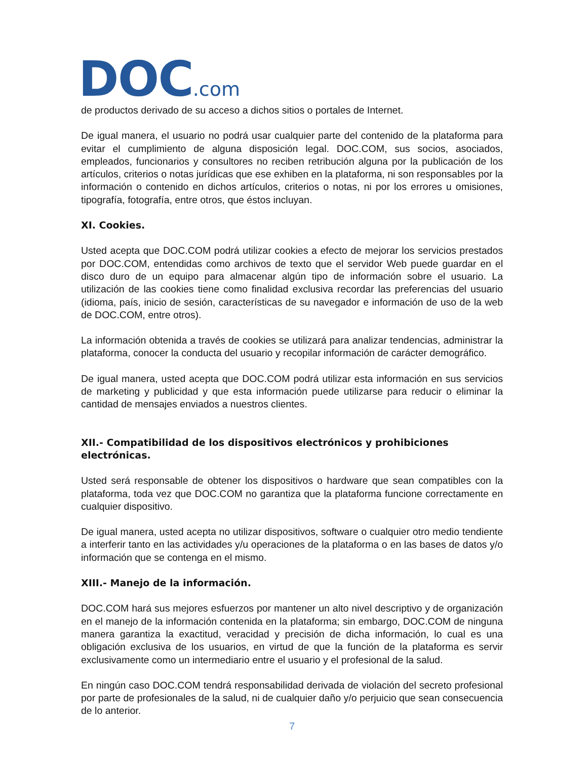DOC.com
de productos derivado de su acceso a dichos sitios o portales de Internet.
De igual manera, el usuario no podrá usar cualquier parte del contenido de la plataforma para evitar el cumplimiento de alguna disposición legal. DOC.COM, sus socios, asociados, empleados, funcionarios y consultores no reciben retribución alguna por la publicación de los artículos, criterios o notas jurídicas que ese exhiben en la plataforma, ni son responsables por la información o contenido en dichos artículos, criterios o notas, ni por los errores u omisiones, tipografía, fotografía, entre otros, que éstos incluyan.
XI. Cookies.
Usted acepta que DOC.COM podrá utilizar cookies a efecto de mejorar los servicios prestados por DOC.COM, entendidas como archivos de texto que el servidor Web puede guardar en el disco duro de un equipo para almacenar algún tipo de información sobre el usuario. La utilización de las cookies tiene como finalidad exclusiva recordar las preferencias del usuario (idioma, país, inicio de sesión, características de su navegador e información de uso de la web de DOC.COM, entre otros).
La información obtenida a través de cookies se utilizará para analizar tendencias, administrar la plataforma, conocer la conducta del usuario y recopilar información de carácter demográfico.
De igual manera, usted acepta que DOC.COM podrá utilizar esta información en sus servicios de marketing y publicidad y que esta información puede utilizarse para reducir o eliminar la cantidad de mensajes enviados a nuestros clientes.
XII.- Compatibilidad de los dispositivos electrónicos y prohibiciones electrónicas.
Usted será responsable de obtener los dispositivos o hardware que sean compatibles con la plataforma, toda vez que DOC.COM no garantiza que la plataforma funcione correctamente en cualquier dispositivo.
De igual manera, usted acepta no utilizar dispositivos, software o cualquier otro medio tendiente a interferir tanto en las actividades y/u operaciones de la plataforma o en las bases de datos y/o información que se contenga en el mismo.
XIII.- Manejo de la información.
DOC.COM hará sus mejores esfuerzos por mantener un alto nivel descriptivo y de organización en el manejo de la información contenida en la plataforma; sin embargo, DOC.COM de ninguna manera garantiza la exactitud, veracidad y precisión de dicha información, lo cual es una obligación exclusiva de los usuarios, en virtud de que la función de la plataforma es servir exclusivamente como un intermediario entre el usuario y el profesional de la salud.
En ningún caso DOC.COM tendrá responsabilidad derivada de violación del secreto profesional por parte de profesionales de la salud, ni de cualquier daño y/o perjuicio que sean consecuencia de lo anterior.
7